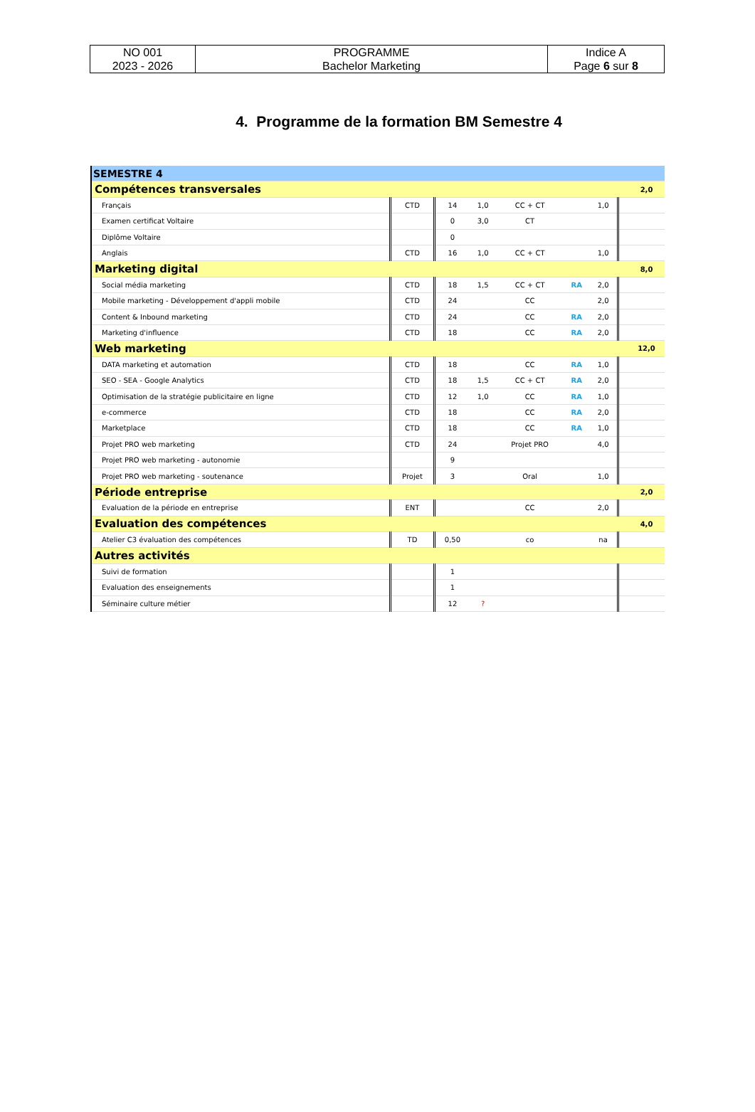| NO 001 2023 - 2026 | PROGRAMME Bachelor Marketing | Indice A Page 6 sur 8 |
4. Programme de la formation BM Semestre 4
| SEMESTRE 4 | | | | | | | | |
| Compétences transversales | | | | | | | | 2,0 |
| Français | CTD | 14 | 1,0 | CC + CT | | 1,0 | | |
| Examen certificat Voltaire | | 0 | 3,0 | CT | | | | |
| Diplôme Voltaire | | 0 | | | | | | |
| Anglais | CTD | 16 | 1,0 | CC + CT | | 1,0 | | |
| Marketing digital | | | | | | | | 8,0 |
| Social média marketing | CTD | 18 | 1,5 | CC + CT | RA | 2,0 | | |
| Mobile marketing - Développement d'appli mobile | CTD | 24 | | CC | | 2,0 | | |
| Content & Inbound marketing | CTD | 24 | | CC | RA | 2,0 | | |
| Marketing d'influence | CTD | 18 | | CC | RA | 2,0 | | |
| Web marketing | | | | | | | | 12,0 |
| DATA marketing et automation | CTD | 18 | | CC | RA | 1,0 | | |
| SEO - SEA - Google Analytics | CTD | 18 | 1,5 | CC + CT | RA | 2,0 | | |
| Optimisation de la stratégie publicitaire en ligne | CTD | 12 | 1,0 | CC | RA | 1,0 | | |
| e-commerce | CTD | 18 | | CC | RA | 2,0 | | |
| Marketplace | CTD | 18 | | CC | RA | 1,0 | | |
| Projet PRO web marketing | CTD | 24 | | Projet PRO | | 4,0 | | |
| Projet PRO web marketing - autonomie | | 9 | | | | | | |
| Projet PRO web marketing - soutenance | Projet | 3 | | Oral | | 1,0 | | |
| Période entreprise | | | | | | | | 2,0 |
| Evaluation de la période en entreprise | ENT | | | CC | | 2,0 | | |
| Evaluation des compétences | | | | | | | | 4,0 |
| Atelier C3 évaluation des compétences | TD | 0,50 | | co | | na | | |
| Autres activités | | | | | | | | |
| Suivi de formation | | 1 | | | | | | |
| Evaluation des enseignements | | 1 | | | | | | |
| Séminaire culture métier | | 12 | ? | | | | | |